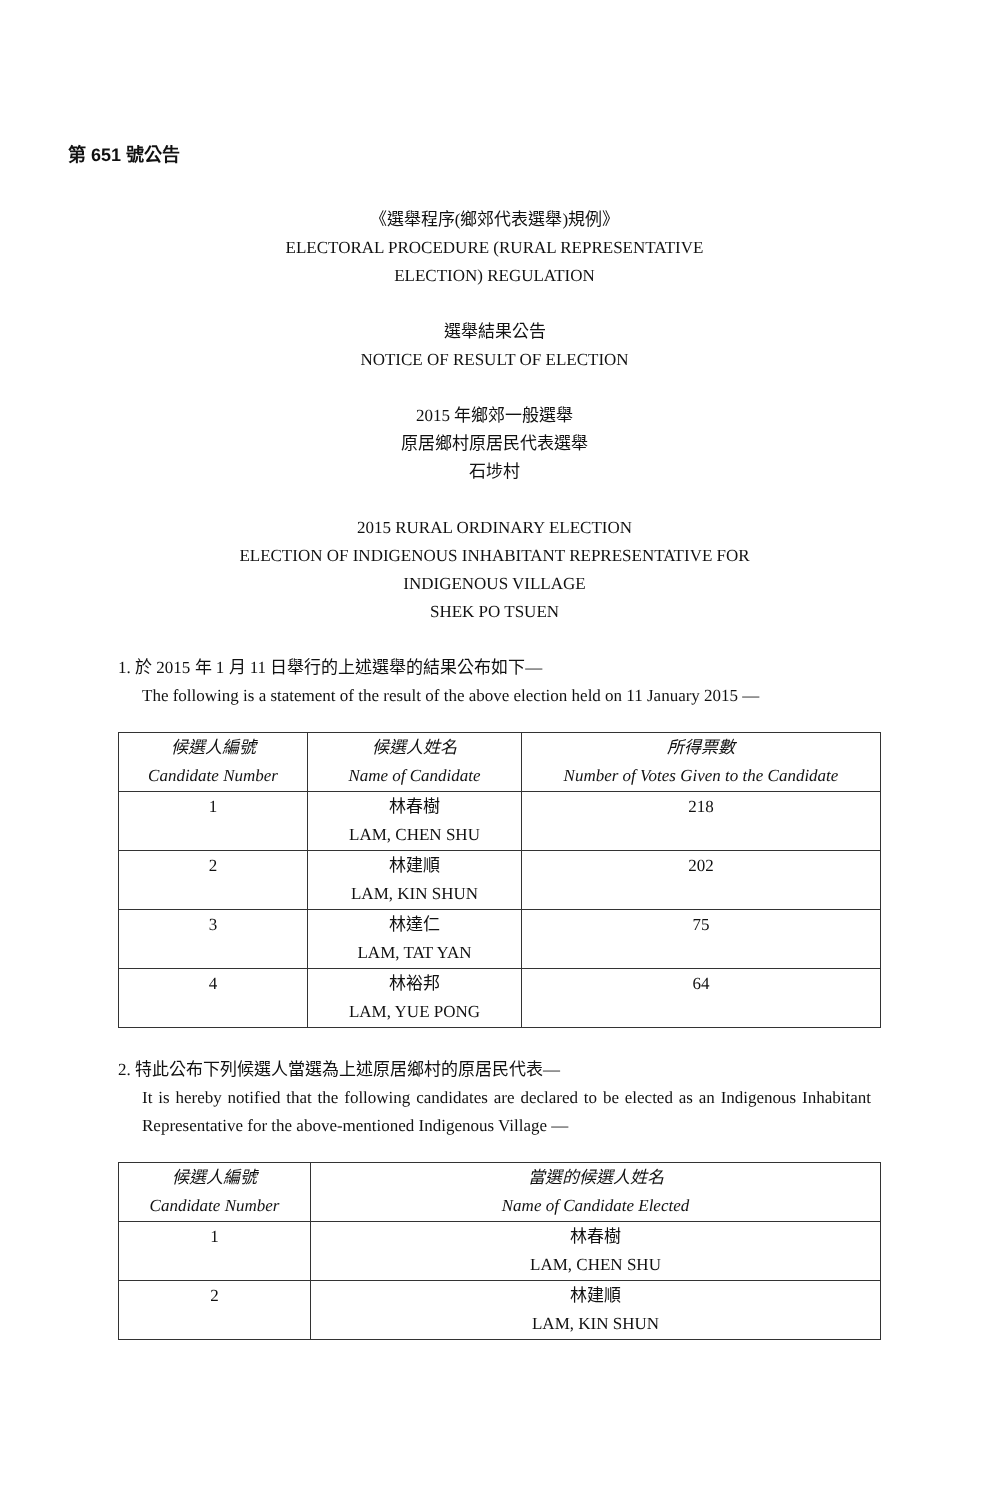第 651 號公告
《選舉程序(鄉郊代表選舉)規例》
ELECTORAL PROCEDURE (RURAL REPRESENTATIVE
ELECTION) REGULATION
選舉結果公告
NOTICE OF RESULT OF ELECTION
2015 年鄉郊一般選舉
原居鄉村原居民代表選舉
石埗村
2015 RURAL ORDINARY ELECTION
ELECTION OF INDIGENOUS INHABITANT REPRESENTATIVE FOR
INDIGENOUS VILLAGE
SHEK PO TSUEN
1. 於 2015 年 1 月 11 日舉行的上述選舉的結果公布如下—
The following is a statement of the result of the above election held on 11 January 2015 —
| 候選人編號 Candidate Number | 候選人姓名 Name of Candidate | 所得票數 Number of Votes Given to the Candidate |
| --- | --- | --- |
| 1 | 林春樹 LAM, CHEN SHU | 218 |
| 2 | 林建順 LAM, KIN SHUN | 202 |
| 3 | 林達仁 LAM, TAT YAN | 75 |
| 4 | 林裕邦 LAM, YUE PONG | 64 |
2. 特此公布下列候選人當選為上述原居鄉村的原居民代表—
It is hereby notified that the following candidates are declared to be elected as an Indigenous Inhabitant Representative for the above-mentioned Indigenous Village —
| 候選人編號 Candidate Number | 當選的候選人姓名 Name of Candidate Elected |
| --- | --- |
| 1 | 林春樹 LAM, CHEN SHU |
| 2 | 林建順 LAM, KIN SHUN |